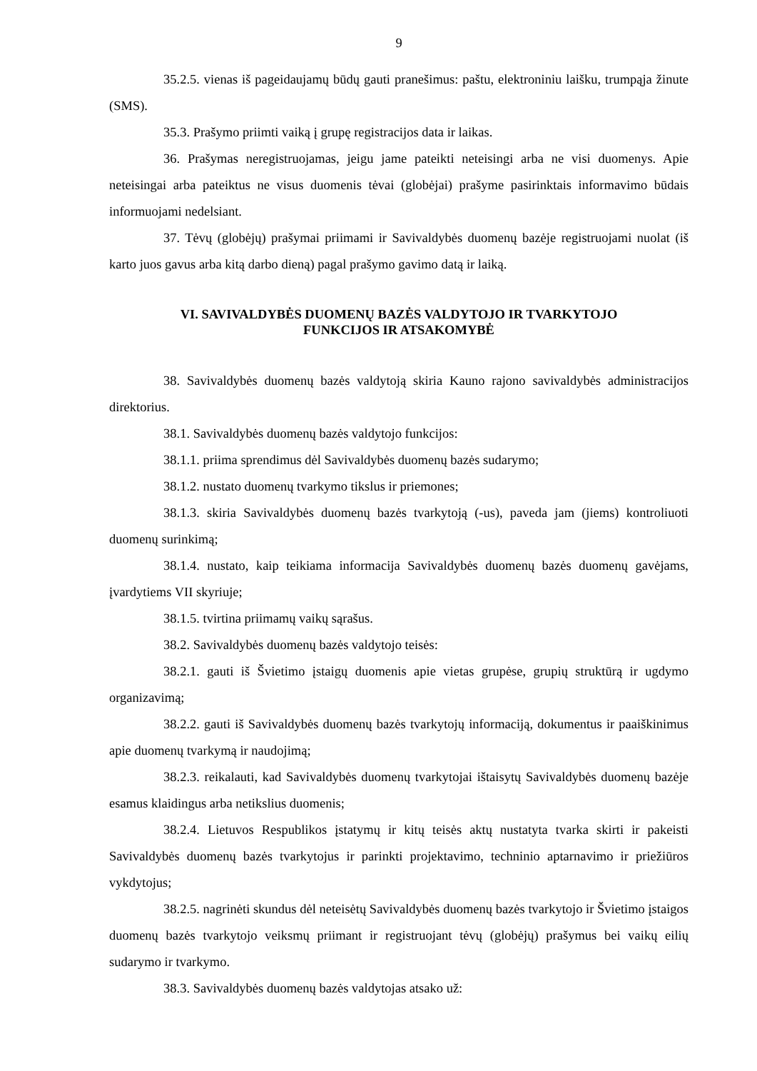9
35.2.5. vienas iš pageidaujamų būdų gauti pranešimus: paštu, elektroniniu laišku, trumpąja žinute (SMS).
35.3. Prašymo priimti vaiką į grupę registracijos data ir laikas.
36. Prašymas neregistruojamas, jeigu jame pateikti neteisingi arba ne visi duomenys. Apie neteisingai arba pateiktus ne visus duomenis tėvai (globėjai) prašyme pasirinktais informavimo būdais informuojami nedelsiant.
37. Tėvų (globėjų) prašymai priimami ir Savivaldybės duomenų bazėje registruojami nuolat (iš karto juos gavus arba kitą darbo dieną) pagal prašymo gavimo datą ir laiką.
VI. SAVIVALDYBĖS DUOMENŲ BAZĖS VALDYTOJO IR TVARKYTOJO
FUNKCIJOS IR ATSAKOMYBĖ
38. Savivaldybės duomenų bazės valdytoją skiria Kauno rajono savivaldybės administracijos direktorius.
38.1. Savivaldybės duomenų bazės valdytojo funkcijos:
38.1.1. priima sprendimus dėl Savivaldybės duomenų bazės sudarymo;
38.1.2. nustato duomenų tvarkymo tikslus ir priemones;
38.1.3. skiria Savivaldybės duomenų bazės tvarkytoją (-us), paveda jam (jiems) kontroliuoti duomenų surinkimą;
38.1.4. nustato, kaip teikiama informacija Savivaldybės duomenų bazės duomenų gavėjams, įvardytiems VII skyriuje;
38.1.5. tvirtina priimamų vaikų sąrašus.
38.2. Savivaldybės duomenų bazės valdytojo teisės:
38.2.1. gauti iš Švietimo įstaigų duomenis apie vietas grupėse, grupių struktūrą ir ugdymo organizavimą;
38.2.2. gauti iš Savivaldybės duomenų bazės tvarkytojų informaciją, dokumentus ir paaiškinimus apie duomenų tvarkymą ir naudojimą;
38.2.3. reikalauti, kad Savivaldybės duomenų tvarkytojai ištaisytų Savivaldybės duomenų bazėje esamus klaidingus arba netikslius duomenis;
38.2.4. Lietuvos Respublikos įstatymų ir kitų teisės aktų nustatyta tvarka skirti ir pakeisti Savivaldybės duomenų bazės tvarkytojus ir parinkti projektavimo, techninio aptarnavimo ir priežiūros vykdytojus;
38.2.5. nagrinėti skundus dėl neteisėtų Savivaldybės duomenų bazės tvarkytojo ir Švietimo įstaigos duomenų bazės tvarkytojo veiksmų priimant ir registruojant tėvų (globėjų) prašymus bei vaikų eilių sudarymo ir tvarkymo.
38.3. Savivaldybės duomenų bazės valdytojas atsako už: